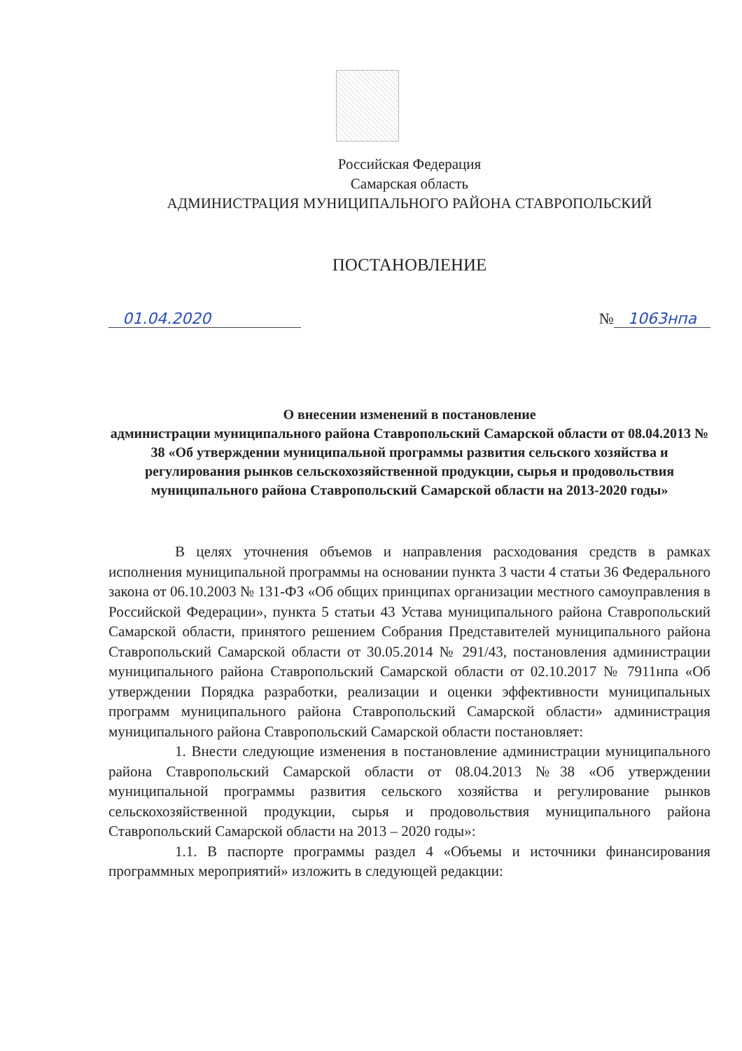Российская Федерация
Самарская область
АДМИНИСТРАЦИЯ МУНИЦИПАЛЬНОГО РАЙОНА СТАВРОПОЛЬСКИЙ
ПОСТАНОВЛЕНИЕ
01.04.2020 № 1063нпа
О внесении изменений в постановление
администрации муниципального района Ставропольский Самарской области от 08.04.2013 № 38 «Об утверждении муниципальной программы развития сельского хозяйства и регулирования рынков сельскохозяйственной продукции, сырья и продовольствия муниципального района Ставропольский Самарской области на 2013-2020 годы»
В целях уточнения объемов и направления расходования средств в рамках исполнения муниципальной программы на основании пункта 3 части 4 статьи 36 Федерального закона от 06.10.2003 № 131-ФЗ «Об общих принципах организации местного самоуправления в Российской Федерации», пункта 5 статьи 43 Устава муниципального района Ставропольский Самарской области, принятого решением Собрания Представителей муниципального района Ставропольский Самарской области от 30.05.2014 № 291/43, постановления администрации муниципального района Ставропольский Самарской области от 02.10.2017 № 7911нпа «Об утверждении Порядка разработки, реализации и оценки эффективности муниципальных программ муниципального района Ставропольский Самарской области» администрация муниципального района Ставропольский Самарской области постановляет:
1. Внести следующие изменения в постановление администрации муниципального района Ставропольский Самарской области от 08.04.2013 №38 «Об утверждении муниципальной программы развития сельского хозяйства и регулирование рынков сельскохозяйственной продукции, сырья и продовольствия муниципального района Ставропольский Самарской области на 2013 – 2020 годы»:
1.1. В паспорте программы раздел 4 «Объемы и источники финансирования программных мероприятий» изложить в следующей редакции: